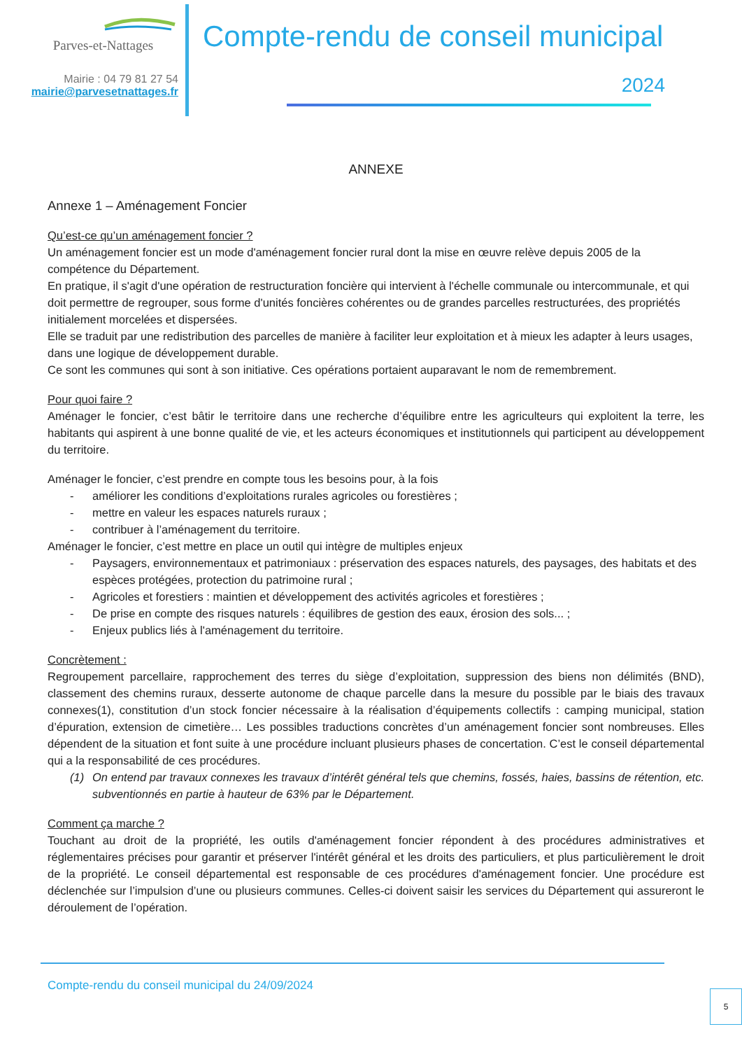Parves-et-Nattages
Mairie : 04 79 81 27 54
mairie@parvesetnattages.fr
Compte-rendu de conseil municipal
2024
ANNEXE
Annexe 1 – Aménagement Foncier
Qu’est-ce qu’un aménagement foncier ?
Un aménagement foncier est un mode d'aménagement foncier rural dont la mise en œuvre relève depuis 2005 de la compétence du Département.
En pratique, il s'agit d'une opération de restructuration foncière qui intervient à l'échelle communale ou intercommunale, et qui doit permettre de regrouper, sous forme d'unités foncières cohérentes ou de grandes parcelles restructurées, des propriétés initialement morcelées et dispersées.
Elle se traduit par une redistribution des parcelles de manière à faciliter leur exploitation et à mieux les adapter à leurs usages, dans une logique de développement durable.
Ce sont les communes qui sont à son initiative. Ces opérations portaient auparavant le nom de remembrement.
Pour quoi faire ?
Aménager le foncier, c’est bâtir le territoire dans une recherche d’équilibre entre les agriculteurs qui exploitent la terre, les habitants qui aspirent à une bonne qualité de vie, et les acteurs économiques et institutionnels qui participent au développement du territoire.
Aménager le foncier, c’est prendre en compte tous les besoins pour, à la fois
- améliorer les conditions d’exploitations rurales agricoles ou forestières ;
- mettre en valeur les espaces naturels ruraux ;
- contribuer à l’aménagement du territoire.
Aménager le foncier, c’est mettre en place un outil qui intègre de multiples enjeux
- Paysagers, environnementaux et patrimoniaux : préservation des espaces naturels, des paysages, des habitats et des espèces protégées, protection du patrimoine rural ;
- Agricoles et forestiers : maintien et développement des activités agricoles et forestières ;
- De prise en compte des risques naturels : équilibres de gestion des eaux, érosion des sols... ;
- Enjeux publics liés à l'aménagement du territoire.
Concrètement :
Regroupement parcellaire, rapprochement des terres du siège d’exploitation, suppression des biens non délimités (BND), classement des chemins ruraux, desserte autonome de chaque parcelle dans la mesure du possible par le biais des travaux connexes(1), constitution d’un stock foncier nécessaire à la réalisation d’équipements collectifs : camping municipal, station d’épuration, extension de cimetière… Les possibles traductions concrètes d’un aménagement foncier sont nombreuses. Elles dépendent de la situation et font suite à une procédure incluant plusieurs phases de concertation. C’est le conseil départemental qui a la responsabilité de ces procédures.
(1) On entend par travaux connexes les travaux d’intérêt général tels que chemins, fossés, haies, bassins de rétention, etc. subventionnés en partie à hauteur de 63% par le Département.
Comment ça marche ?
Touchant au droit de la propriété, les outils d'aménagement foncier répondent à des procédures administratives et réglementaires précises pour garantir et préserver l'intérêt général et les droits des particuliers, et plus particulièrement le droit de la propriété. Le conseil départemental est responsable de ces procédures d'aménagement foncier. Une procédure est déclenchée sur l’impulsion d’une ou plusieurs communes. Celles-ci doivent saisir les services du Département qui assureront le déroulement de l’opération.
Compte-rendu du conseil municipal du 24/09/2024
5